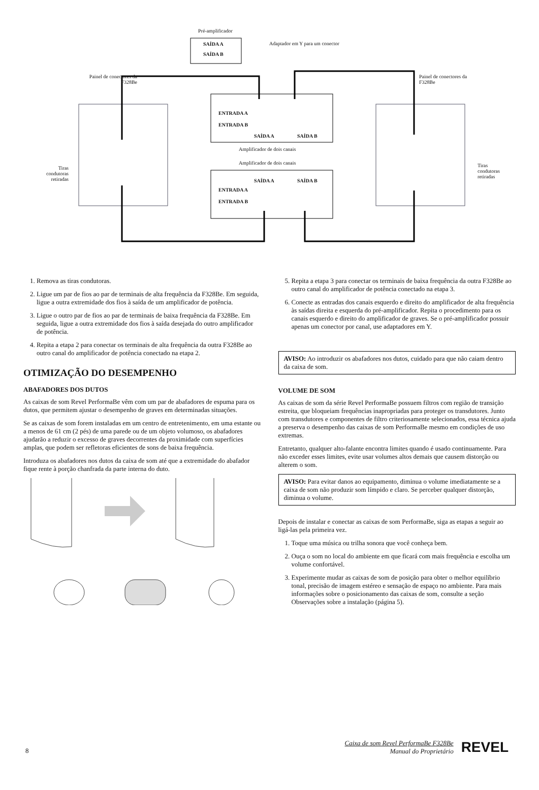Pré-amplificador
SAÍDA A
SAÍDA B
Adaptador em Y para um conector
Painel de conectores da
F328Be
Painel de conectores da
F328Be
ENTRADA A
ENTRADA B
SAÍDA A SAÍDA B
Amplificador de dois canais
Amplificador de dois canais
SAÍDA A SAÍDA B
ENTRADA A
ENTRADA B
Tiras
condutoras
retiradas
Tiras
condutoras
retiradas
1. Remova as tiras condutoras.
2. Ligue um par de fios ao par de terminais de alta frequência da F328Be. Em seguida, ligue a outra extremidade dos fios à saída de um amplificador de potência.
3. Ligue o outro par de fios ao par de terminais de baixa frequência da F328Be. Em seguida, ligue a outra extremidade dos fios à saída desejada do outro amplificador de potência.
4. Repita a etapa 2 para conectar os terminais de alta frequência da outra F328Be ao outro canal do amplificador de potência conectado na etapa 2.
OTIMIZAÇÃO DO DESEMPENHO
ABAFADORES DOS DUTOS
As caixas de som Revel PerformaBe vêm com um par de abafadores de espuma para os dutos, que permitem ajustar o desempenho de graves em determinadas situações.
Se as caixas de som forem instaladas em um centro de entretenimento, em uma estante ou a menos de 61 cm (2 pés) de uma parede ou de um objeto volumoso, os abafadores ajudarão a reduzir o excesso de graves decorrentes da proximidade com superfícies amplas, que podem ser refletoras eficientes de sons de baixa frequência.
Introduza os abafadores nos dutos da caixa de som até que a extremidade do abafador fique rente à porção chanfrada da parte interna do duto.
5. Repita a etapa 3 para conectar os terminais de baixa frequência da outra F328Be ao outro canal do amplificador de potência conectado na etapa 3.
6. Conecte as entradas dos canais esquerdo e direito do amplificador de alta frequência às saídas direita e esquerda do pré-amplificador. Repita o procedimento para os canais esquerdo e direito do amplificador de graves. Se o pré-amplificador possuir apenas um conector por canal, use adaptadores em Y.
AVISO: Ao introduzir os abafadores nos dutos, cuidado para que não caiam dentro da caixa de som.
VOLUME DE SOM
As caixas de som da série Revel PerformaBe possuem filtros com região de transição estreita, que bloqueiam frequências inapropriadas para proteger os transdutores. Junto com transdutores e componentes de filtro criteriosamente selecionados, essa técnica ajuda a preserva o desempenho das caixas de som PerformaBe mesmo em condições de uso extremas.
Entretanto, qualquer alto-falante encontra limites quando é usado continuamente. Para não exceder esses limites, evite usar volumes altos demais que causem distorção ou alterem o som.
AVISO: Para evitar danos ao equipamento, diminua o volume imediatamente se a caixa de som não produzir som límpido e claro. Se perceber qualquer distorção, diminua o volume.
Depois de instalar e conectar as caixas de som PerformaBe, siga as etapas a seguir ao ligá-las pela primeira vez.
1. Toque uma música ou trilha sonora que você conheça bem.
2. Ouça o som no local do ambiente em que ficará com mais frequência e escolha um volume confortável.
3. Experimente mudar as caixas de som de posição para obter o melhor equilíbrio tonal, precisão de imagem estéreo e sensação de espaço no ambiente. Para mais informações sobre o posicionamento das caixas de som, consulte a seção Observações sobre a instalação (página 5).
8
Caixa de som Revel PerformaBe F328Be
Manual do Proprietário
REVEL